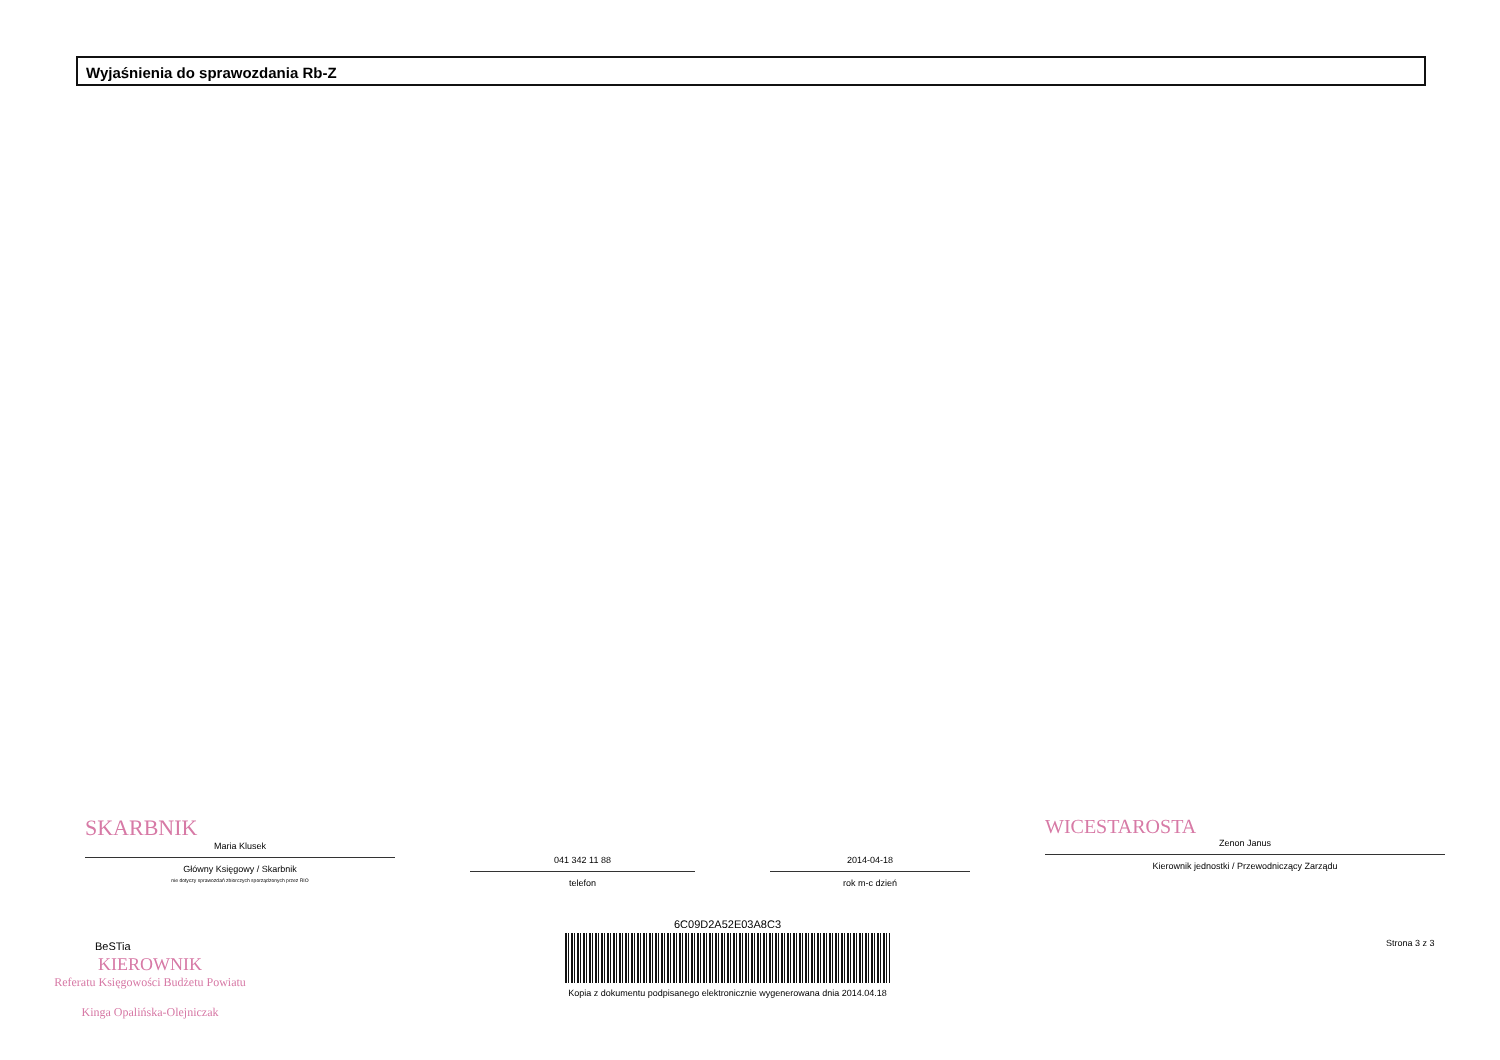Wyjaśnienia do sprawozdania Rb-Z
SKARBNIK
Maria Klusek
Główny Księgowy / Skarbnik
nie dotyczy sprawozdań zbiorczych sporządzonych przez RIO
041 342 11 88
telefon
2014-04-18
rok m-c dzień
WICESTAROSTA
Zenon Janus
Kierownik jednostki / Przewodniczący Zarządu
BeSTia
KIEROWNIK
Referatu Księgowości Budżetu Powiatu
Kinga Opalińska-Olejniczak
6C09D2A52E03A8C3
Kopia z dokumentu podpisanego elektronicznie wygenerowana dnia 2014.04.18
Strona 3 z 3